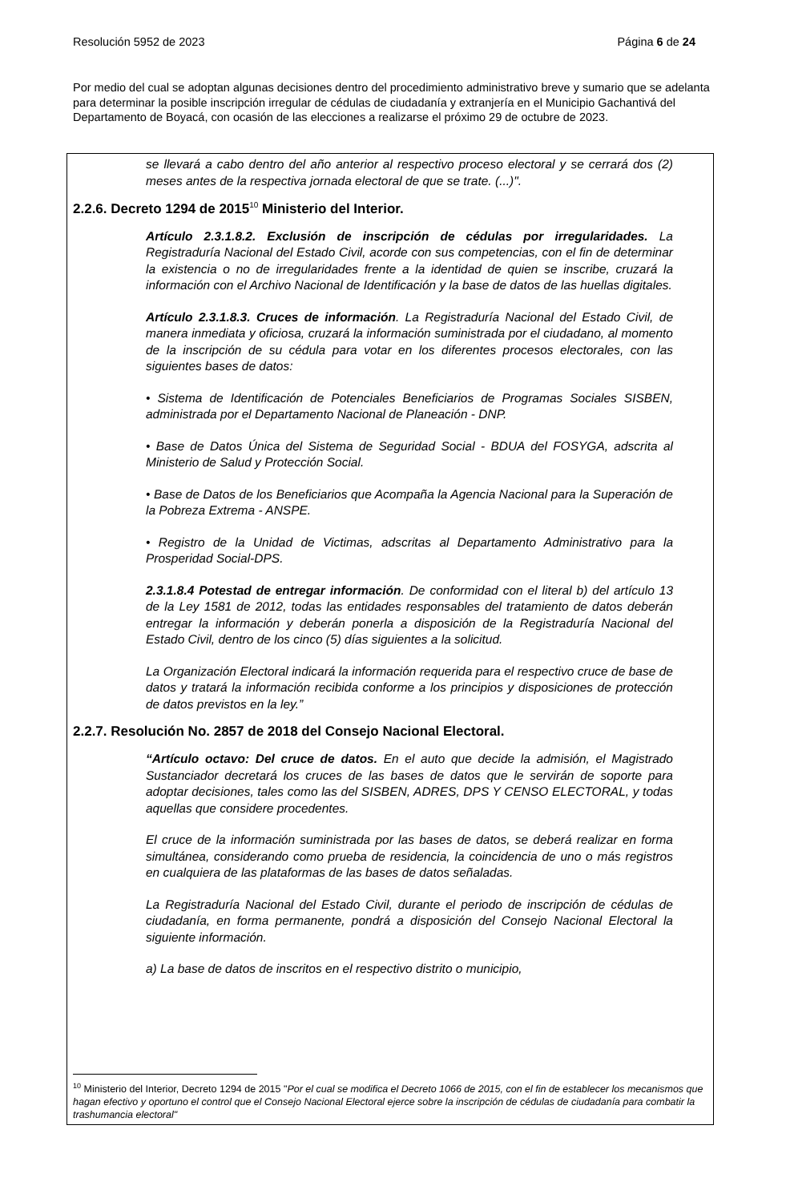Resolución 5952 de 2023 Página 6 de 24
Por medio del cual se adoptan algunas decisiones dentro del procedimiento administrativo breve y sumario que se adelanta para determinar la posible inscripción irregular de cédulas de ciudadanía y extranjería en el Municipio Gachantivá del Departamento de Boyacá, con ocasión de las elecciones a realizarse el próximo 29 de octubre de 2023.
se llevará a cabo dentro del año anterior al respectivo proceso electoral y se cerrará dos (2) meses antes de la respectiva jornada electoral de que se trate. (...)".
2.2.6. Decreto 1294 de 2015<sup>10</sup> Ministerio del Interior.
Artículo 2.3.1.8.2. Exclusión de inscripción de cédulas por irregularidades. La Registraduría Nacional del Estado Civil, acorde con sus competencias, con el fin de determinar la existencia o no de irregularidades frente a la identidad de quien se inscribe, cruzará la información con el Archivo Nacional de Identificación y la base de datos de las huellas digitales.
Artículo 2.3.1.8.3. Cruces de información. La Registraduría Nacional del Estado Civil, de manera inmediata y oficiosa, cruzará la información suministrada por el ciudadano, al momento de la inscripción de su cédula para votar en los diferentes procesos electorales, con las siguientes bases de datos:
• Sistema de Identificación de Potenciales Beneficiarios de Programas Sociales SISBEN, administrada por el Departamento Nacional de Planeación - DNP.
• Base de Datos Única del Sistema de Seguridad Social - BDUA del FOSYGA, adscrita al Ministerio de Salud y Protección Social.
• Base de Datos de los Beneficiarios que Acompaña la Agencia Nacional para la Superación de la Pobreza Extrema - ANSPE.
• Registro de la Unidad de Victimas, adscritas al Departamento Administrativo para la Prosperidad Social-DPS.
2.3.1.8.4 Potestad de entregar información. De conformidad con el literal b) del artículo 13 de la Ley 1581 de 2012, todas las entidades responsables del tratamiento de datos deberán entregar la información y deberán ponerla a disposición de la Registraduría Nacional del Estado Civil, dentro de los cinco (5) días siguientes a la solicitud.
La Organización Electoral indicará la información requerida para el respectivo cruce de base de datos y tratará la información recibida conforme a los principios y disposiciones de protección de datos previstos en la ley.”
2.2.7. Resolución No. 2857 de 2018 del Consejo Nacional Electoral.
“Artículo octavo: Del cruce de datos. En el auto que decide la admisión, el Magistrado Sustanciador decretará los cruces de las bases de datos que le servirán de soporte para adoptar decisiones, tales como las del SISBEN, ADRES, DPS Y CENSO ELECTORAL, y todas aquellas que considere procedentes.
El cruce de la información suministrada por las bases de datos, se deberá realizar en forma simultánea, considerando como prueba de residencia, la coincidencia de uno o más registros en cualquiera de las plataformas de las bases de datos señaladas.
La Registraduría Nacional del Estado Civil, durante el periodo de inscripción de cédulas de ciudadanía, en forma permanente, pondrá a disposición del Consejo Nacional Electoral la siguiente información.
a) La base de datos de inscritos en el respectivo distrito o municipio,
<sup>10</sup> Ministerio del Interior, Decreto 1294 de 2015 "Por el cual se modifica el Decreto 1066 de 2015, con el fin de establecer los mecanismos que hagan efectivo y oportuno el control que el Consejo Nacional Electoral ejerce sobre la inscripción de cédulas de ciudadanía para combatir la trashumancia electoral"